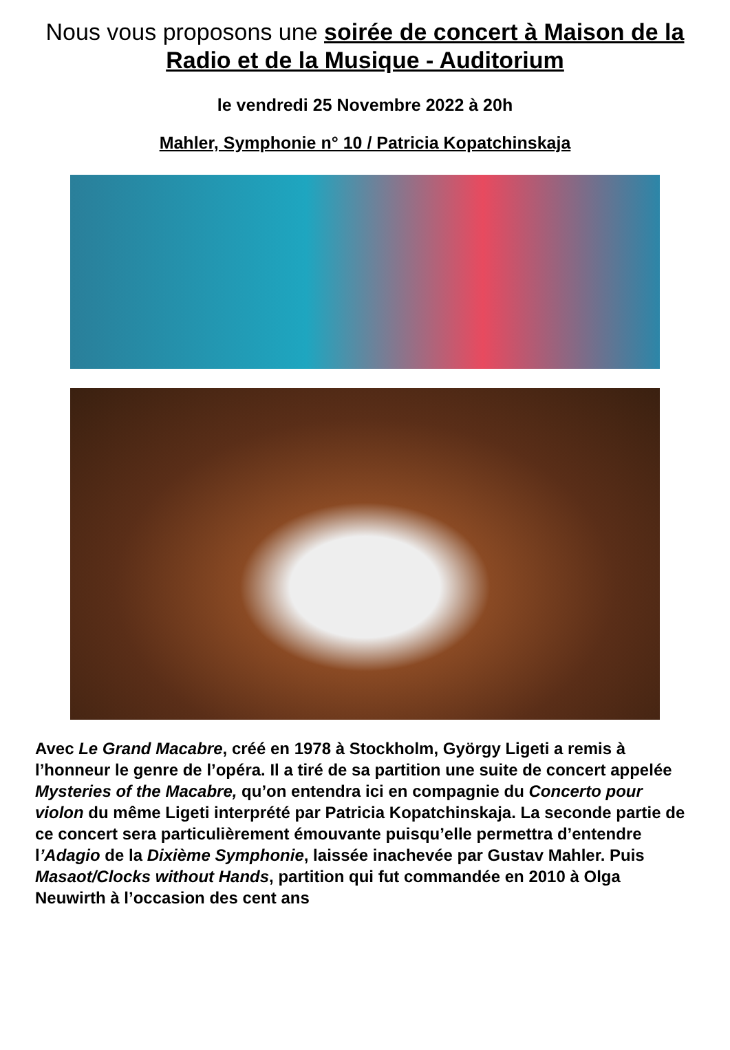Nous vous proposons une soirée de concert à Maison de la Radio et de la Musique - Auditorium
le vendredi 25 Novembre 2022 à 20h
Mahler, Symphonie n° 10 / Patricia Kopatchinskaja
Avec Le Grand Macabre, créé en 1978 à Stockholm, György Ligeti a remis à l’honneur le genre de l’opéra. Il a tiré de sa partition une suite de concert appelée Mysteries of the Macabre, qu’on entendra ici en compagnie du Concerto pour violon du même Ligeti interprété par Patricia Kopatchinskaja. La seconde partie de ce concert sera particulièrement émouvante puisqu’elle permettra d’entendre l’Adagio de la Dixième Symphonie, laissée inachevée par Gustav Mahler. Puis Masaot/Clocks without Hands, partition qui fut commandée en 2010 à Olga Neuwirth à l’occasion des cent ans